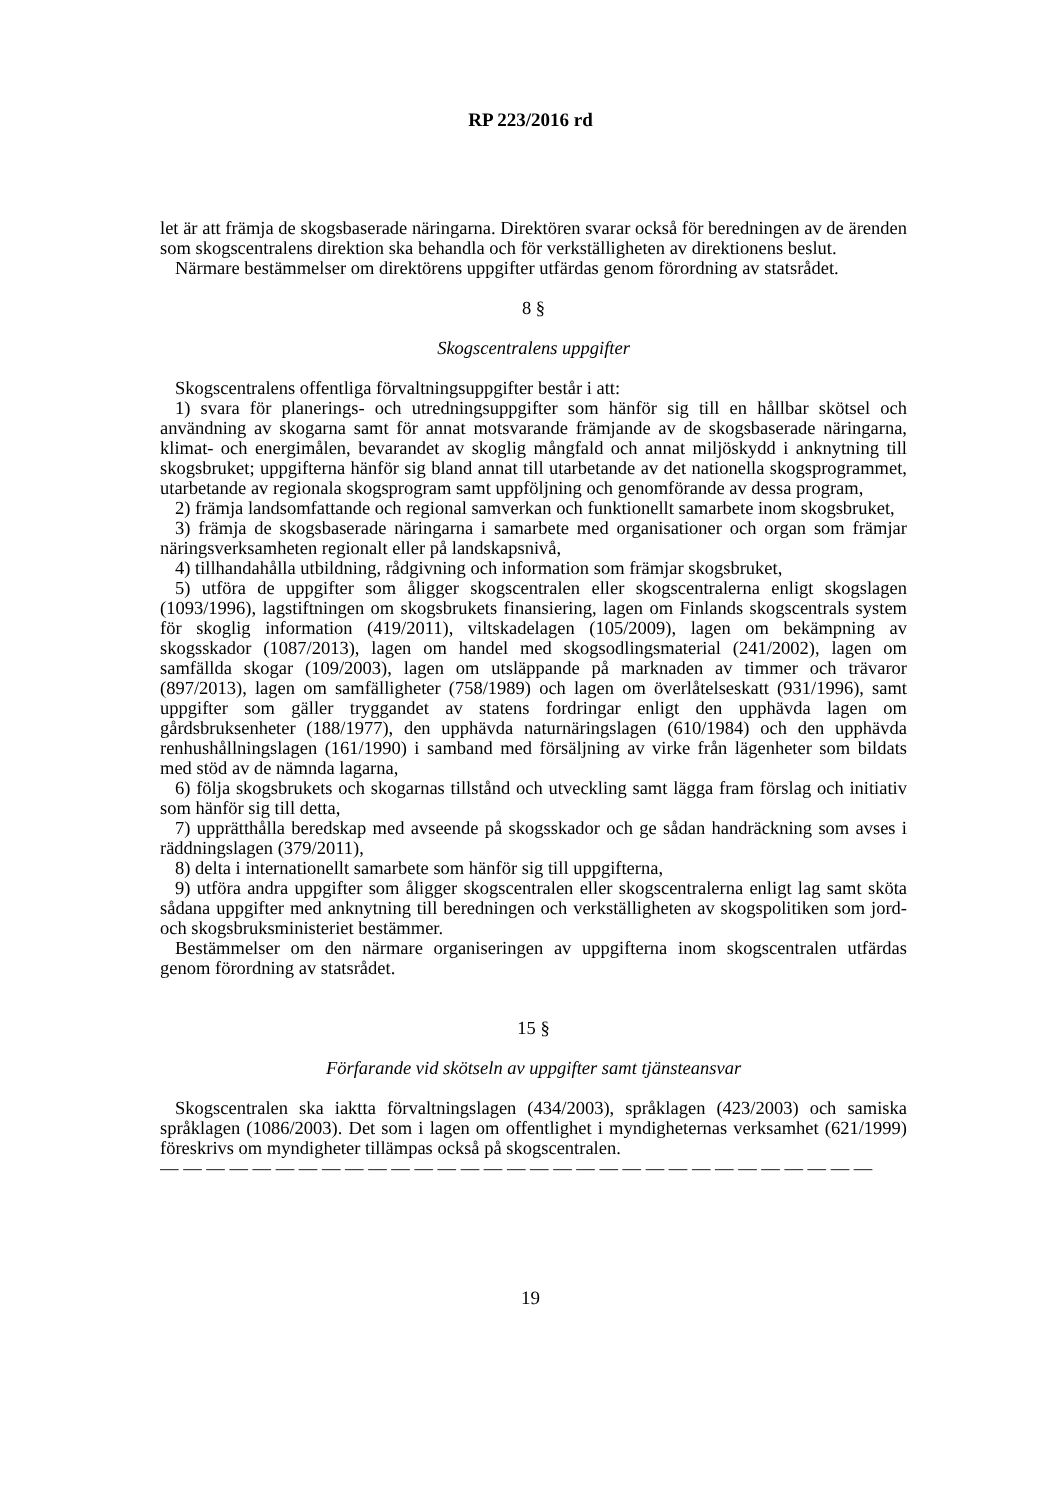RP 223/2016 rd
let är att främja de skogsbaserade näringarna. Direktören svarar också för beredningen av de ärenden som skogscentralens direktion ska behandla och för verkställigheten av direktionens beslut.
Närmare bestämmelser om direktörens uppgifter utfärdas genom förordning av statsrådet.
8 §
Skogscentralens uppgifter
Skogscentralens offentliga förvaltningsuppgifter består i att:
1) svara för planerings- och utredningsuppgifter som hänför sig till en hållbar skötsel och användning av skogarna samt för annat motsvarande främjande av de skogsbaserade näringarna, klimat- och energimålen, bevarandet av skoglig mångfald och annat miljöskydd i anknytning till skogsbruket; uppgifterna hänför sig bland annat till utarbetande av det nationella skogsprogrammet, utarbetande av regionala skogsprogram samt uppföljning och genomförande av dessa program,
2) främja landsomfattande och regional samverkan och funktionellt samarbete inom skogsbruket,
3) främja de skogsbaserade näringarna i samarbete med organisationer och organ som främjar näringsverksamheten regionalt eller på landskapsnivå,
4) tillhandahålla utbildning, rådgivning och information som främjar skogsbruket,
5) utföra de uppgifter som åligger skogscentralen eller skogscentralerna enligt skogslagen (1093/1996), lagstiftningen om skogsbrukets finansiering, lagen om Finlands skogscentrals system för skoglig information (419/2011), viltskadelagen (105/2009), lagen om bekämpning av skogsskador (1087/2013), lagen om handel med skogsodlingsmaterial (241/2002), lagen om samfällda skogar (109/2003), lagen om utsläppande på marknaden av timmer och trävaror (897/2013), lagen om samfälligheter (758/1989) och lagen om överlåtelseskatt (931/1996), samt uppgifter som gäller tryggandet av statens fordringar enligt den upphävda lagen om gårdsbruksenheter (188/1977), den upphävda naturnäringslagen (610/1984) och den upphävda renhushållningslagen (161/1990) i samband med försäljning av virke från lägenheter som bildats med stöd av de nämnda lagarna,
6) följa skogsbrukets och skogarnas tillstånd och utveckling samt lägga fram förslag och initiativ som hänför sig till detta,
7) upprätthålla beredskap med avseende på skogsskador och ge sådan handräckning som avses i räddningslagen (379/2011),
8) delta i internationellt samarbete som hänför sig till uppgifterna,
9) utföra andra uppgifter som åligger skogscentralen eller skogscentralerna enligt lag samt sköta sådana uppgifter med anknytning till beredningen och verkställigheten av skogspolitiken som jord- och skogsbruksministeriet bestämmer.
Bestämmelser om den närmare organiseringen av uppgifterna inom skogscentralen utfärdas genom förordning av statsrådet.
15 §
Förfarande vid skötseln av uppgifter samt tjänsteansvar
Skogscentralen ska iaktta förvaltningslagen (434/2003), språklagen (423/2003) och samiska språklagen (1086/2003). Det som i lagen om offentlighet i myndigheternas verksamhet (621/1999) föreskrivs om myndigheter tillämpas också på skogscentralen.
— — — — — — — — — — — — — — — — — — — — — — — — — — — — — — —
19